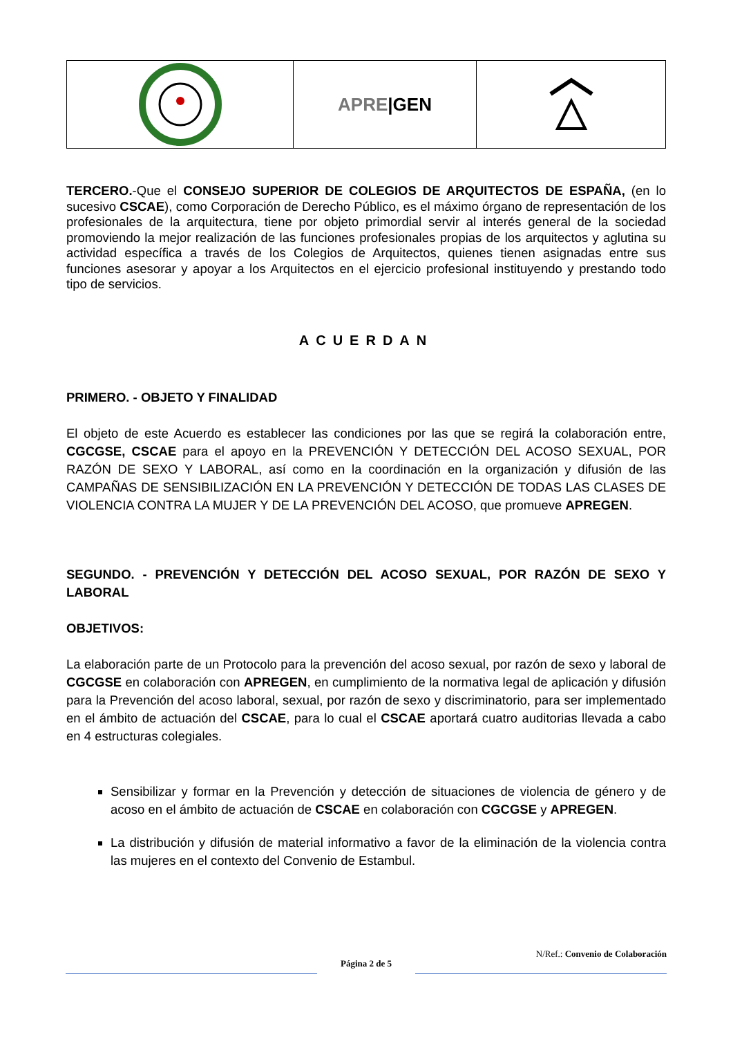APRE |GEN
TERCERO.-Que el CONSEJO SUPERIOR DE COLEGIOS DE ARQUITECTOS DE ESPAÑA, (en lo sucesivo CSCAE), como Corporación de Derecho Público, es el máximo órgano de representación de los profesionales de la arquitectura, tiene por objeto primordial servir al interés general de la sociedad promoviendo la mejor realización de las funciones profesionales propias de los arquitectos y aglutina su actividad específica a través de los Colegios de Arquitectos, quienes tienen asignadas entre sus funciones asesorar y apoyar a los Arquitectos en el ejercicio profesional instituyendo y prestando todo tipo de servicios.
ACUERDAN
PRIMERO. - OBJETO Y FINALIDAD
El objeto de este Acuerdo es establecer las condiciones por las que se regirá la colaboración entre, CGCGSE, CSCAE para el apoyo en la PREVENCIÓN Y DETECCIÓN DEL ACOSO SEXUAL, POR RAZÓN DE SEXO Y LABORAL, así como en la coordinación en la organización y difusión de las CAMPAÑAS DE SENSIBILIZACIÓN EN LA PREVENCIÓN Y DETECCIÓN DE TODAS LAS CLASES DE VIOLENCIA CONTRA LA MUJER Y DE LA PREVENCIÓN DEL ACOSO, que promueve APREGEN.
SEGUNDO. - PREVENCIÓN Y DETECCIÓN DEL ACOSO SEXUAL, POR RAZÓN DE SEXO Y LABORAL
OBJETIVOS:
La elaboración parte de un Protocolo para la prevención del acoso sexual, por razón de sexo y laboral de CGCGSE en colaboración con APREGEN, en cumplimiento de la normativa legal de aplicación y difusión para la Prevención del acoso laboral, sexual, por razón de sexo y discriminatorio, para ser implementado en el ámbito de actuación del CSCAE, para lo cual el CSCAE aportará cuatro auditorias llevada a cabo en 4 estructuras colegiales.
Sensibilizar y formar en la Prevención y detección de situaciones de violencia de género y de acoso en el ámbito de actuación de CSCAE en colaboración con CGCGSE y APREGEN.
La distribución y difusión de material informativo a favor de la eliminación de la violencia contra las mujeres en el contexto del Convenio de Estambul.
N/Ref.: Convenio de Colaboración
Página 2 de 5